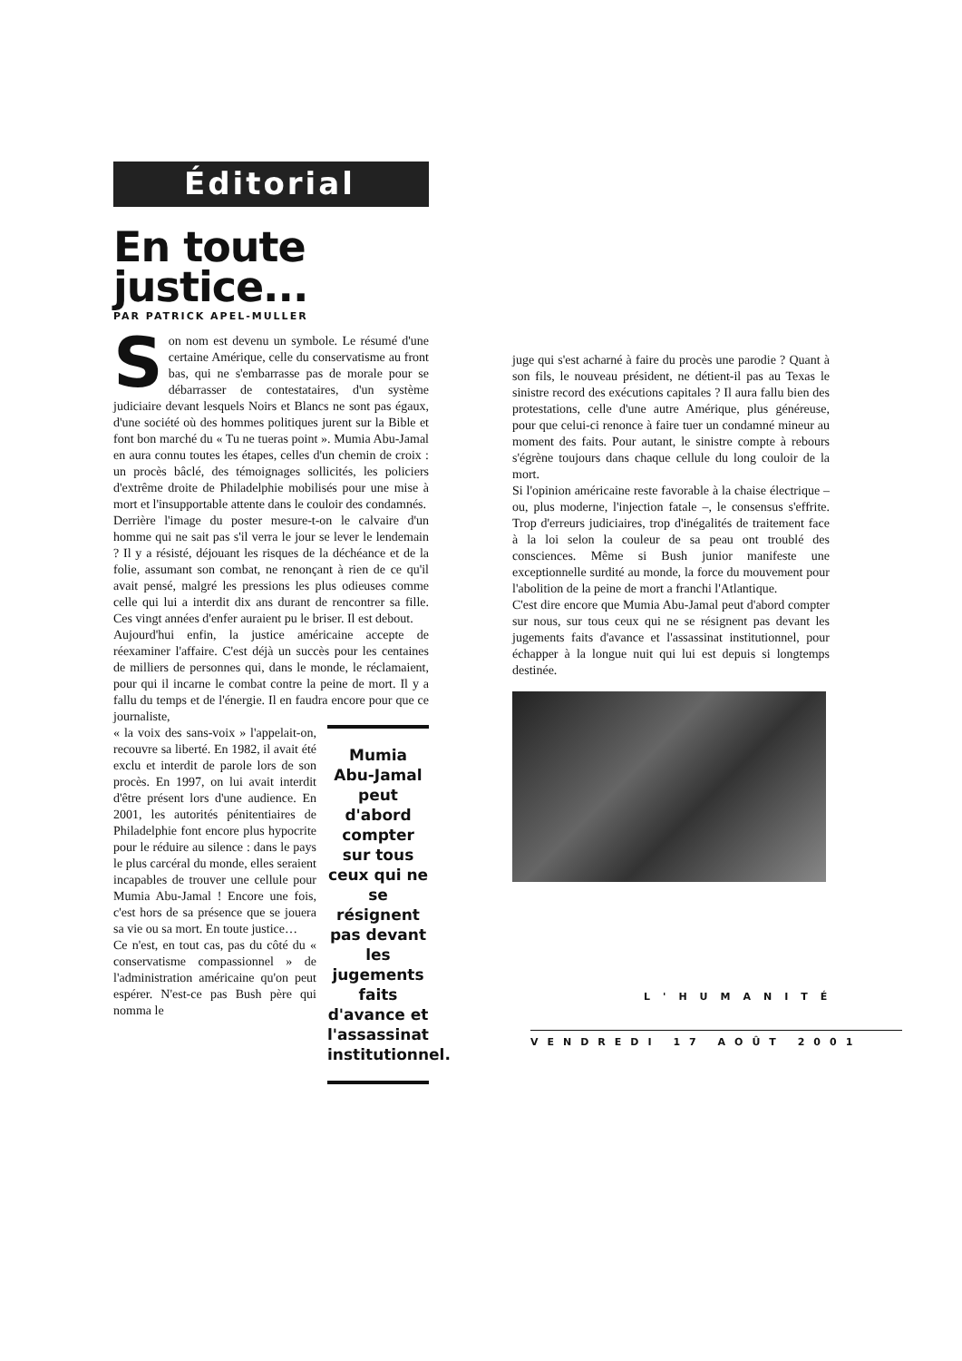Éditorial
En toute justice...
PAR PATRICK APEL-MULLER
Son nom est devenu un symbole. Le résumé d'une certaine Amérique, celle du conservatisme au front bas, qui ne s'embarrasse pas de morale pour se débarrasser de contestataires, d'un système judiciaire devant lesquels Noirs et Blancs ne sont pas égaux, d'une société où des hommes politiques jurent sur la Bible et font bon marché du « Tu ne tueras point ». Mumia Abu-Jamal en aura connu toutes les étapes, celles d'un chemin de croix : un procès bâclé, des témoignages sollicités, les policiers d'extrême droite de Philadelphie mobilisés pour une mise à mort et l'insupportable attente dans le couloir des condamnés.
Derrière l'image du poster mesure-t-on le calvaire d'un homme qui ne sait pas s'il verra le jour se lever le lendemain ? Il y a résisté, déjouant les risques de la déchéance et de la folie, assumant son combat, ne renonçant à rien de ce qu'il avait pensé, malgré les pressions les plus odieuses comme celle qui lui a interdit dix ans durant de rencontrer sa fille. Ces vingt années d'enfer auraient pu le briser. Il est debout.
Aujourd'hui enfin, la justice américaine accepte de réexaminer l'affaire. C'est déjà un succès pour les centaines de milliers de personnes qui, dans le monde, le réclamaient, pour qui il incarne le combat contre la peine de mort. Il y a fallu du temps et de l'énergie. Il en faudra encore pour que ce journaliste,
« la voix des sans-voix » l'appelait-on, recouvre sa liberté. En 1982, il avait été exclu et interdit de parole lors de son procès. En 1997, on lui avait interdit d'être présent lors d'une audience. En 2001, les autorités pénitentiaires de Philadelphie font encore plus hypocrite pour le réduire au silence : dans le pays le plus carcéral du monde, elles seraient incapables de trouver une cellule pour Mumia Abu-Jamal ! Encore une fois, c'est hors de sa présence que se jouera sa vie ou sa mort. En toute justice…
Ce n'est, en tout cas, pas du côté du « conservatisme compassionnel » de l'administration américaine qu'on peut espérer. N'est-ce pas Bush père qui nomma le
Mumia Abu-Jamal peut d'abord compter sur tous ceux qui ne se résignent pas devant les jugements faits d'avance et l'assassinat institutionnel.
juge qui s'est acharné à faire du procès une parodie ? Quant à son fils, le nouveau président, ne détient-il pas au Texas le sinistre record des exécutions capitales ? Il aura fallu bien des protestations, celle d'une autre Amérique, plus généreuse, pour que celui-ci renonce à faire tuer un condamné mineur au moment des faits. Pour autant, le sinistre compte à rebours s'égrène toujours dans chaque cellule du long couloir de la mort.
Si l'opinion américaine reste favorable à la chaise électrique – ou, plus moderne, l'injection fatale –, le consensus s'effrite. Trop d'erreurs judiciaires, trop d'inégalités de traitement face à la loi selon la couleur de sa peau ont troublé des consciences. Même si Bush junior manifeste une exceptionnelle surdité au monde, la force du mouvement pour l'abolition de la peine de mort a franchi l'Atlantique.
C'est dire encore que Mumia Abu-Jamal peut d'abord compter sur nous, sur tous ceux qui ne se résignent pas devant les jugements faits d'avance et l'assassinat institutionnel, pour échapper à la longue nuit qui lui est depuis si longtemps destinée.
L'HUMANITÉ
VENDREDI 17 AOÛT 2001